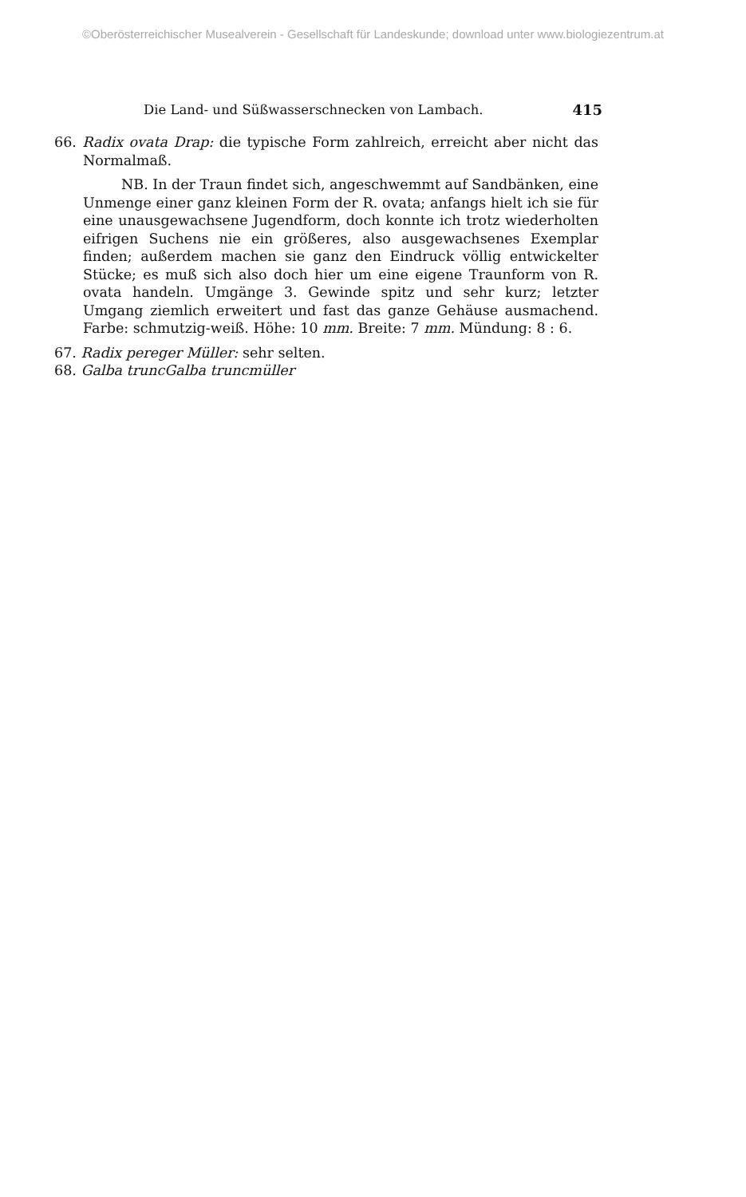©Oberösterreichischer Musealverein - Gesellschaft für Landeskunde; download unter www.biologiezentrum.at
Die Land- und Süßwasserschnecken von Lambach. 415
66. Radix ovata Drap: die typische Form zahlreich, erreicht aber nicht das Normalmaß.
NB. In der Traun findet sich, angeschwemmt auf Sandbänken, eine Unmenge einer ganz kleinen Form der R. ovata; anfangs hielt ich sie für eine unausgewachsene Jugendform, doch konnte ich trotz wiederholten eifrigen Suchens nie ein größeres, also ausgewachsenes Exemplar finden; außerdem machen sie ganz den Eindruck völlig entwickelter Stücke; es muß sich also doch hier um eine eigene Traunform von R. ovata handeln. Umgänge 3. Gewinde spitz und sehr kurz; letzter Umgang ziemlich erweitert und fast das ganze Gehäuse ausmachend. Farbe: schmutzig-weiß. Höhe: 10 mm. Breite: 7 mm. Mündung: 8 : 6.
67. Radix pereger Müller: sehr selten.
68. Galba truncGalba truncmüller